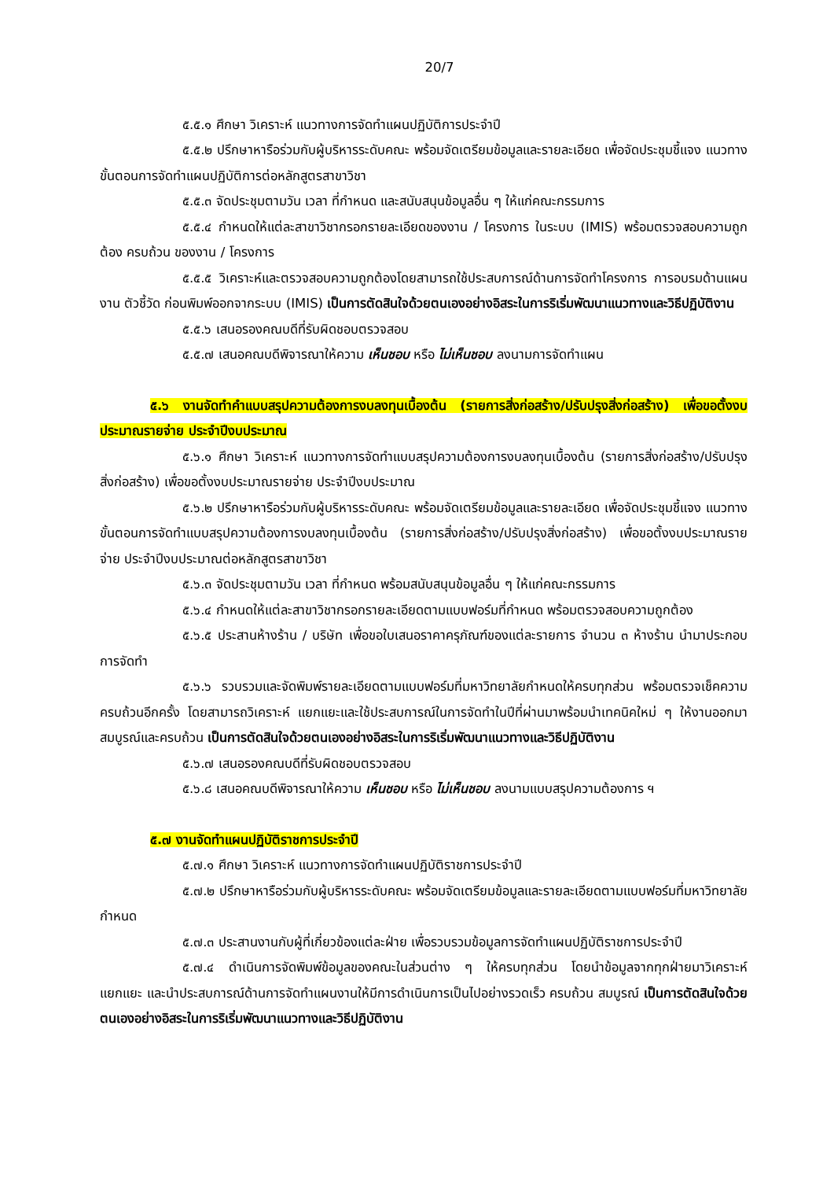20/7
๕.๕.๑ ศึกษา วิเคราะห์ แนวทางการจัดทำแผนปฏิบัติการประจำปี
๕.๕.๒ ปรึกษาหารือร่วมกับผู้บริหารระดับคณะ พร้อมจัดเตรียมข้อมูลและรายละเอียด เพื่อจัดประชุมชี้แจง แนวทาง ขั้นตอนการจัดทำแผนปฏิบัติการต่อหลักสูตรสาขาวิชา
๕.๕.๓ จัดประชุมตามวัน เวลา ที่กำหนด และสนับสนุนข้อมูลอื่น ๆ ให้แก่คณะกรรมการ
๕.๕.๔ กำหนดให้แต่ละสาขาวิชากรอกรายละเอียดของงาน / โครงการ ในระบบ (IMIS) พร้อมตรวจสอบความถูกต้อง ครบถ้วน ของงาน / โครงการ
๕.๕.๕ วิเคราะห์และตรวจสอบความถูกต้องโดยสามารถใช้ประสบการณ์ด้านการจัดทำโครงการ การอบรมด้านแผนงาน ตัวชี้วัด ก่อนพิมพ์ออกจากระบบ (IMIS) เป็นการตัดสินใจด้วยตนเองอย่างอิสระในการริเริ่มพัฒนาแนวทางและวิธีปฏิบัติงาน
๕.๕.๖ เสนอรองคณบดีที่รับผิดชอบตรวจสอบ
๕.๕.๗ เสนอคณบดีพิจารณาให้ความ เห็นชอบ หรือ ไม่เห็นชอบ ลงนามการจัดทำแผน
๕.๖ งานจัดทำคำแบบสรุปความต้องการงบลงทุนเบื้องต้น (รายการสิ่งก่อสร้าง/ปรับปรุงสิ่งก่อสร้าง) เพื่อขอตั้งงบประมาณรายจ่าย ประจำปีงบประมาณ
๕.๖.๑ ศึกษา วิเคราะห์ แนวทางการจัดทำแบบสรุปความต้องการงบลงทุนเบื้องต้น (รายการสิ่งก่อสร้าง/ปรับปรุงสิ่งก่อสร้าง) เพื่อขอตั้งงบประมาณรายจ่าย ประจำปีงบประมาณ
๕.๖.๒ ปรึกษาหารือร่วมกับผู้บริหารระดับคณะ พร้อมจัดเตรียมข้อมูลและรายละเอียด เพื่อจัดประชุมชี้แจง แนวทาง ขั้นตอนการจัดทำแบบสรุปความต้องการงบลงทุนเบื้องต้น (รายการสิ่งก่อสร้าง/ปรับปรุงสิ่งก่อสร้าง) เพื่อขอตั้งงบประมาณรายจ่าย ประจำปีงบประมาณต่อหลักสูตรสาขาวิชา
๕.๖.๓ จัดประชุมตามวัน เวลา ที่กำหนด พร้อมสนับสนุนข้อมูลอื่น ๆ ให้แก่คณะกรรมการ
๕.๖.๔ กำหนดให้แต่ละสาขาวิชากรอกรายละเอียดตามแบบฟอร์มที่กำหนด พร้อมตรวจสอบความถูกต้อง
๕.๖.๕ ประสานห้างร้าน / บริษัท เพื่อขอใบเสนอราคาครุภัณฑ์ของแต่ละรายการ จำนวน ๓ ห้างร้าน นำมาประกอบการจัดทำ
๕.๖.๖ รวบรวมและจัดพิมพ์รายละเอียดตามแบบฟอร์มที่มหาวิทยาลัยกำหนดให้ครบทุกส่วน พร้อมตรวจเช็คความครบถ้วนอีกครั้ง โดยสามารถวิเคราะห์ แยกแยะและใช้ประสบการณ์ในการจัดทำในปีที่ผ่านมาพร้อมนำเทคนิคใหม่ ๆ ให้งานออกมาสมบูรณ์และครบถ้วน เป็นการตัดสินใจด้วยตนเองอย่างอิสระในการริเริ่มพัฒนาแนวทางและวิธีปฏิบัติงาน
๕.๖.๗ เสนอรองคณบดีที่รับผิดชอบตรวจสอบ
๕.๖.๘ เสนอคณบดีพิจารณาให้ความ เห็นชอบ หรือ ไม่เห็นชอบ ลงนามแบบสรุปความต้องการ ฯ
๕.๗ งานจัดทำแผนปฏิบัติราชการประจำปี
๕.๗.๑ ศึกษา วิเคราะห์ แนวทางการจัดทำแผนปฏิบัติราชการประจำปี
๕.๗.๒ ปรึกษาหารือร่วมกับผู้บริหารระดับคณะ พร้อมจัดเตรียมข้อมูลและรายละเอียดตามแบบฟอร์มที่มหาวิทยาลัยกำหนด
๕.๗.๓ ประสานงานกับผู้ที่เกี่ยวข้องแต่ละฝ่าย เพื่อรวบรวมข้อมูลการจัดทำแผนปฏิบัติราชการประจำปี
๕.๗.๔ ดำเนินการจัดพิมพ์ข้อมูลของคณะในส่วนต่าง ๆ ให้ครบทุกส่วน โดยนำข้อมูลจากทุกฝ่ายมาวิเคราะห์ แยกแยะ และนำประสบการณ์ด้านการจัดทำแผนงานให้มีการดำเนินการเป็นไปอย่างรวดเร็ว ครบถ้วน สมบูรณ์ เป็นการตัดสินใจด้วยตนเองอย่างอิสระในการริเริ่มพัฒนาแนวทางและวิธีปฏิบัติงาน